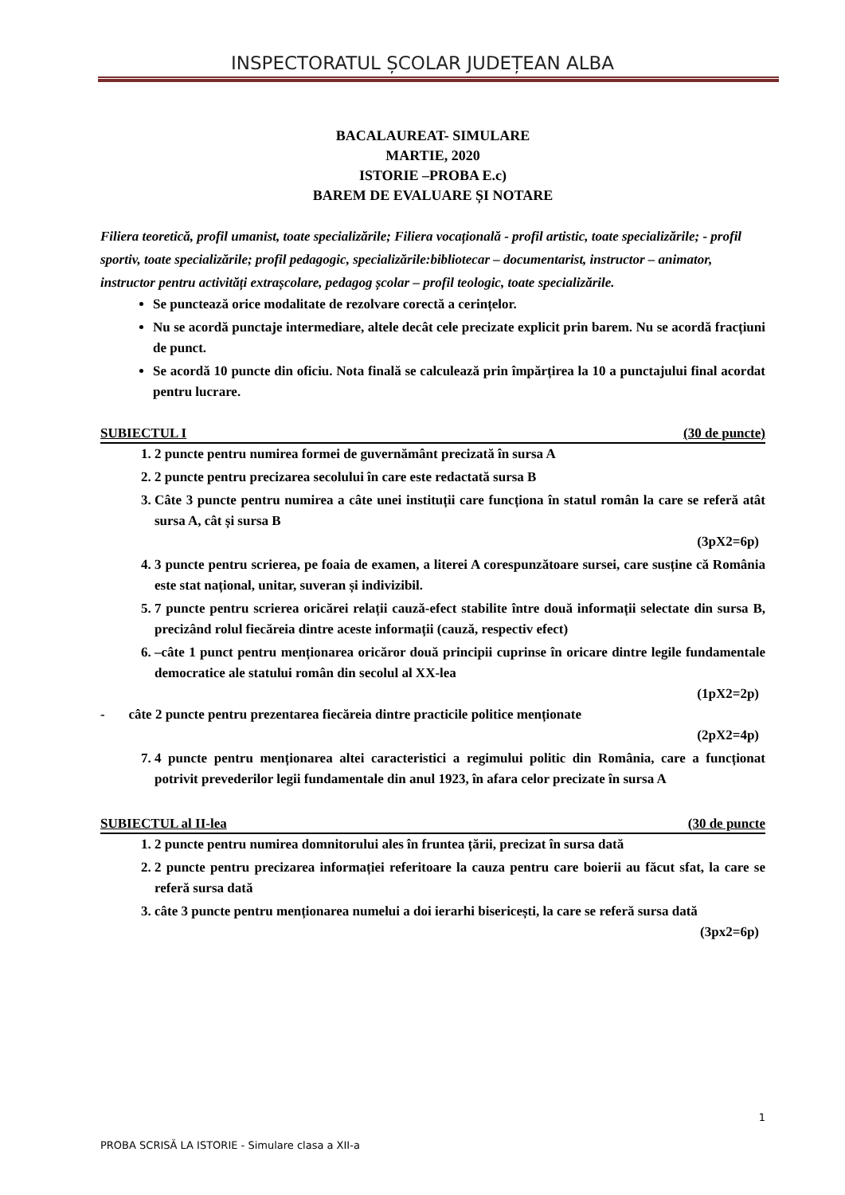INSPECTORATUL ȘCOLAR JUDEȚEAN ALBA
BACALAUREAT- SIMULARE
MARTIE, 2020
ISTORIE –PROBA E.c)
BAREM DE EVALUARE ȘI NOTARE
Filiera teoretică, profil umanist, toate specializările; Filiera vocațională - profil artistic, toate specializările; - profil sportiv, toate specializările; profil pedagogic, specializările:bibliotecar – documentarist, instructor – animator, instructor pentru activități extrașcolare, pedagog școlar – profil teologic, toate specializările.
Se punctează orice modalitate de rezolvare corectă a cerințelor.
Nu se acordă punctaje intermediare, altele decât cele precizate explicit prin barem. Nu se acordă fracțiuni de punct.
Se acordă 10 puncte din oficiu. Nota finală se calculează prin împărțirea la 10 a punctajului final acordat pentru lucrare.
SUBIECTUL I (30 de puncte)
1. 2 puncte pentru numirea formei de guvernământ precizată în sursa A
2. 2 puncte pentru precizarea secolului în care este redactată sursa B
3. Câte 3 puncte pentru numirea a câte unei instituții care funcționa în statul român la care se referă atât sursa A, cât și sursa B
(3pX2=6p)
4. 3 puncte pentru scrierea, pe foaia de examen, a literei A corespunzătoare sursei, care susține că România este stat național, unitar, suveran și indivizibil.
5. 7 puncte pentru scrierea oricărei relații cauză-efect stabilite între două informații selectate din sursa B, precizând rolul fiecăreia dintre aceste informații (cauză, respectiv efect)
6. –câte 1 punct pentru menționarea oricăror două principii cuprinse în oricare dintre legile fundamentale democratice ale statului român din secolul al XX-lea
(1pX2=2p)
- câte 2 puncte pentru prezentarea fiecăreia dintre practicile politice menționate
(2pX2=4p)
7. 4 puncte pentru menționarea altei caracteristici a regimului politic din România, care a funcționat potrivit prevederilor legii fundamentale din anul 1923, în afara celor precizate în sursa A
SUBIECTUL al II-lea (30 de puncte
1. 2 puncte pentru numirea domnitorului ales în fruntea țării, precizat în sursa dată
2. 2 puncte pentru precizarea informației referitoare la cauza pentru care boierii au făcut sfat, la care se referă sursa dată
3. câte 3 puncte pentru menționarea numelui a doi ierarhi bisericești, la care se referă sursa dată
(3px2=6p)
1
PROBA SCRISĂ LA ISTORIE - Simulare clasa a XII-a